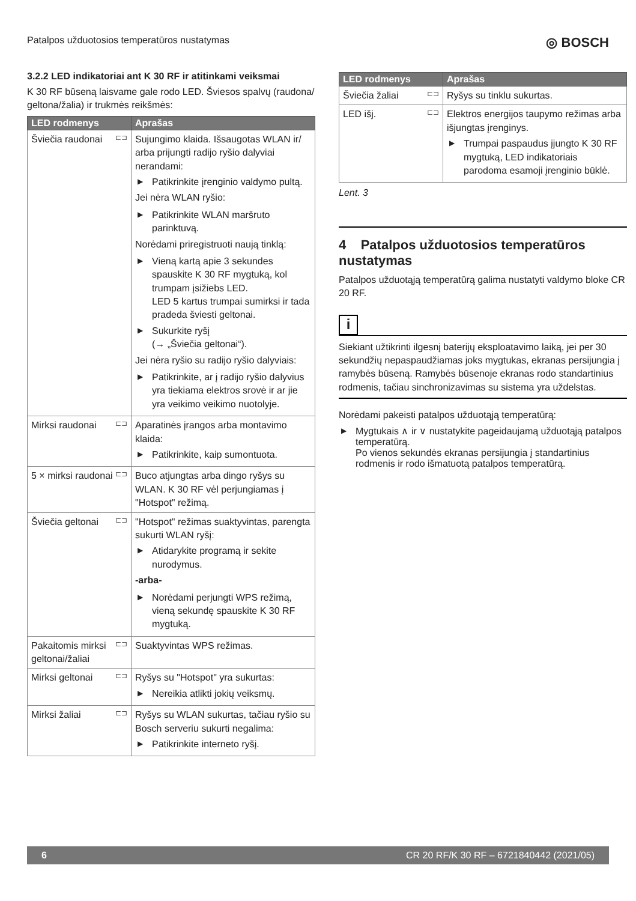Patalpos užduotosios temperatūros nustatymas ◎ BOSCH
3.2.2 LED indikatoriai ant K 30 RF ir atitinkami veiksmai
K 30 RF būseną laisvame gale rodo LED. Šviesos spalvų (raudona/ geltona/žalia) ir trukmės reikšmės:
| LED rodmenys | Aprašas |
| --- | --- |
| ⊏⊐ Šviečia raudonai | Sujungimo klaida. Išsaugotas WLAN ir/ arba prijungti radijo ryšio dalyviai nerandami: Patikrinkite įrenginio valdymo pultą. Jei nėra WLAN ryšio: Patikrinkite WLAN maršruto parinktuvą. Norėdami priregistruoti naują tinklą: Vieną kartą apie 3 sekundes spauskite K 30 RF mygtuką, kol trumpam įsižiebs LED. LED 5 kartus trumpai sumirksi ir tada pradeda šviesti geltonai. Sukurkite ryšį (→ „Šviečia geltonai“). Jei nėra ryšio su radijo ryšio dalyviais: Patikrinkite, ar į radijo ryšio dalyvius yra tiekiama elektros srovė ir ar jie yra veikimo veikimo nuotolyje. |
| ⊏⊐ Mirksi raudonai | Aparatinės įrangos arba montavimo klaida: Patikrinkite, kaip sumontuota. |
| ⊏⊐ 5 × mirksi raudonai | Buco atjungtas arba dingo ryšys su WLAN. K 30 RF vėl perjungiamas į "Hotspot" režimą. |
| ⊏⊐ Šviečia geltonai | "Hotspot" režimas suaktyvintas, parengta sukurti WLAN ryšį: Atidarykite programą ir sekite nurodymus. -arba- Norėdami perjungti WPS režimą, vieną sekundę spauskite K 30 RF mygtuką. |
| ⊏⊐ Pakaitomis mirksi geltonai/žaliai | Suaktyvintas WPS režimas. |
| ⊏⊐ Mirksi geltonai | Ryšys su "Hotspot" yra sukurtas: Nereikia atlikti jokių veiksmų. |
| ⊏⊐ Mirksi žaliai | Ryšys su WLAN sukurtas, tačiau ryšio su Bosch serveriu sukurti negalima: Patikrinkite interneto ryšį. |
| LED rodmenys | Aprašas |
| --- | --- |
| ⊏⊐ Šviečia žaliai | Ryšys su tinklu sukurtas. |
| ⊏⊐ LED išj. | Elektros energijos taupymo režimas arba išjungtas įrenginys. Trumpai paspaudus įjungto K 30 RF mygtuką, LED indikatoriais parodoma esamoji įrenginio būklė. |
Lent. 3
4 Patalpos užduotosios temperatūros nustatymas
Patalpos užduotąją temperatūrą galima nustatyti valdymo bloke CR 20 RF.
i
Siekiant užtikrinti ilgesnį baterijų eksploatavimo laiką, jei per 30 sekundžių nepaspaudžiamas joks mygtukas, ekranas persijungia į ramybės būseną. Ramybės būsenoje ekranas rodo standartinius rodmenis, tačiau sinchronizavimas su sistema yra uždelstas.
Norėdami pakeisti patalpos užduotąją temperatūrą:
Mygtukais ∧ ir ∨ nustatykite pageidaujamą užduotąją patalpos temperatūrą.
Po vienos sekundės ekranas persijungia į standartinius rodmenis ir rodo išmatuotą patalpos temperatūrą.
6 CR 20 RF/K 30 RF – 6721840442 (2021/05)